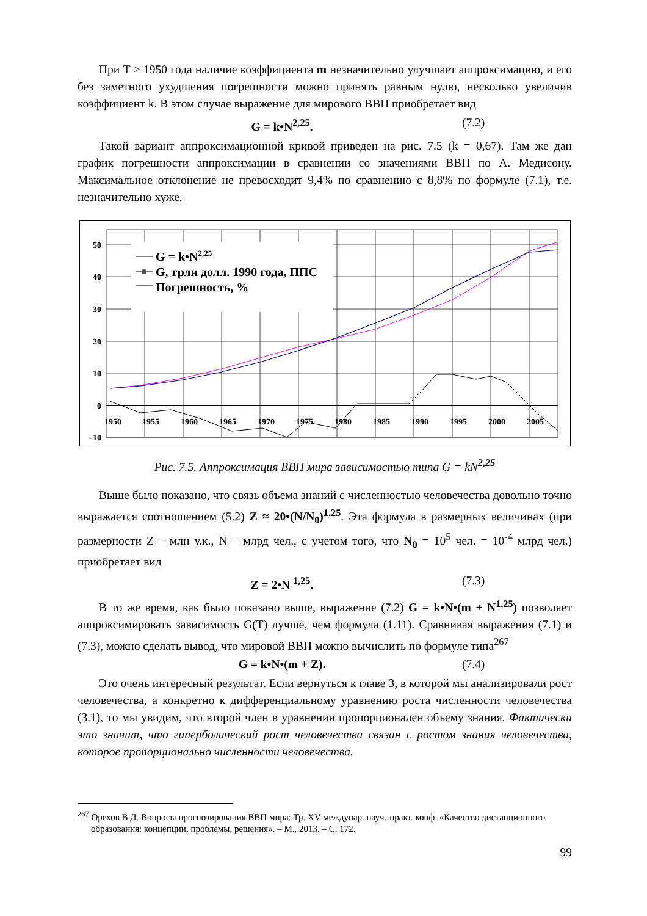При T > 1950 года наличие коэффициента m незначительно улучшает аппроксимацию, и его без заметного ухудшения погрешности можно принять равным нулю, несколько увеличив коэффициент k. В этом случае выражение для мирового ВВП приобретает вид
G = k•N<sup>2,25</sup>. (7.2)
Такой вариант аппроксимационной кривой приведен на рис. 7.5 (k = 0,67). Там же дан график погрешности аппроксимации в сравнении со значениями ВВП по А. Медисону. Максимальное отклонение не превосходит 9,4% по сравнению с 8,8% по формуле (7.1), т.е. незначительно хуже.
50
40
30
20
10
0
-10
1950
1955
1960
1965
1970
1975
1980
1985
1990
1995
2000
2005
G = k•N2,25
G, трлн долл. 1990 года, ППС
Погрешность, %
Рис. 7.5. Аппроксимация ВВП мира зависимостью типа G = kN<sup>2,25</sup>
Выше было показано, что связь объема знаний с численностью человечества довольно точно выражается соотношением (5.2) Z ≈ 20•(N/N<sub>0</sub>)<sup>1,25</sup>. Эта формула в размерных величинах (при размерности Z – млн у.к., N – млрд чел., с учетом того, что N<sub>0</sub> = 10<sup>5</sup> чел. = 10<sup>-4</sup> млрд чел.) приобретает вид
Z = 2•N <sup>1,25</sup>. (7.3)
В то же время, как было показано выше, выражение (7.2) G = k•N•(m + N<sup>1,25</sup>) позволяет аппроксимировать зависимость G(T) лучше, чем формула (1.11). Сравнивая выражения (7.1) и (7.3), можно сделать вывод, что мировой ВВП можно вычислить по формуле типа<sup>267</sup>
G = k•N•(m + Z). (7.4)
Это очень интересный результат. Если вернуться к главе 3, в которой мы анализировали рост человечества, а конкретно к дифференциальному уравнению роста численности человечества (3.1), то мы увидим, что второй член в уравнении пропорционален объему знания. Фактически это значит, что гиперболический рост человечества связан с ростом знания человечества, которое пропорционально численности человечества.
<sup>267</sup> Орехов В.Д. Вопросы прогнозирования ВВП мира: Тр. XV междунар. науч.-практ. конф. «Качество дистанционного образования: концепции, проблемы, решения». – М., 2013. – С. 172.
99